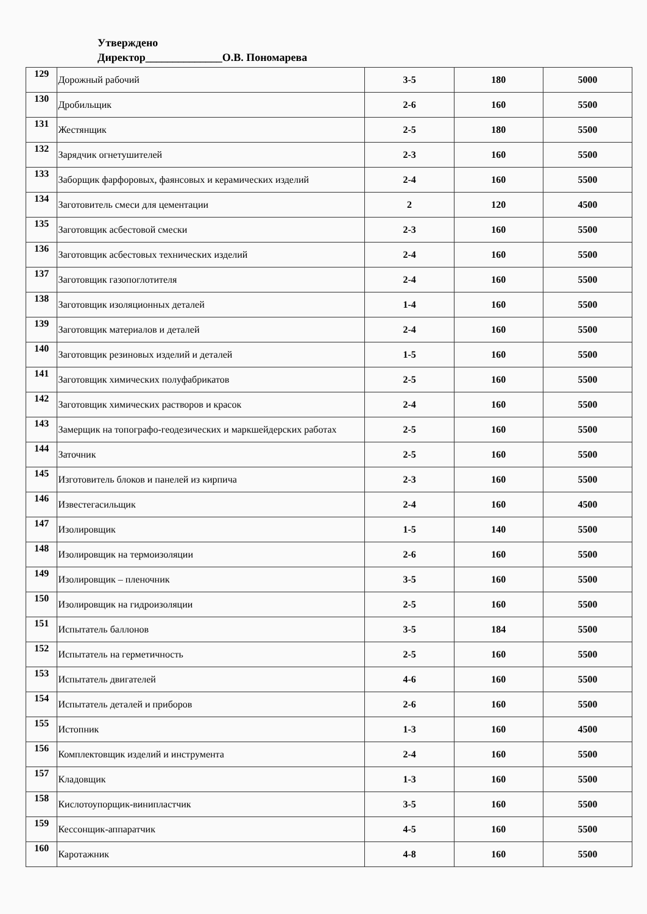Утверждено
Директор______________О.В. Пономарева
| 129 | Дорожный рабочий | 3-5 | 180 | 5000 |
| 130 | Дробильщик | 2-6 | 160 | 5500 |
| 131 | Жестянщик | 2-5 | 180 | 5500 |
| 132 | Зарядчик огнетушителей | 2-3 | 160 | 5500 |
| 133 | Заборщик фарфоровых, фаянсовых и керамических изделий | 2-4 | 160 | 5500 |
| 134 | Заготовитель смеси для цементации | 2 | 120 | 4500 |
| 135 | Заготовщик асбестовой смески | 2-3 | 160 | 5500 |
| 136 | Заготовщик асбестовых технических изделий | 2-4 | 160 | 5500 |
| 137 | Заготовщик газопоглотителя | 2-4 | 160 | 5500 |
| 138 | Заготовщик изоляционных деталей | 1-4 | 160 | 5500 |
| 139 | Заготовщик материалов и деталей | 2-4 | 160 | 5500 |
| 140 | Заготовщик резиновых изделий и деталей | 1-5 | 160 | 5500 |
| 141 | Заготовщик химических полуфабрикатов | 2-5 | 160 | 5500 |
| 142 | Заготовщик химических растворов и красок | 2-4 | 160 | 5500 |
| 143 | Замерщик на топографо-геодезических и маркшейдерских работах | 2-5 | 160 | 5500 |
| 144 | Заточник | 2-5 | 160 | 5500 |
| 145 | Изготовитель блоков и панелей из кирпича | 2-3 | 160 | 5500 |
| 146 | Известегасильщик | 2-4 | 160 | 4500 |
| 147 | Изолировщик | 1-5 | 140 | 5500 |
| 148 | Изолировщик на термоизоляции | 2-6 | 160 | 5500 |
| 149 | Изолировщик – пленочник | 3-5 | 160 | 5500 |
| 150 | Изолировщик на гидроизоляции | 2-5 | 160 | 5500 |
| 151 | Испытатель баллонов | 3-5 | 184 | 5500 |
| 152 | Испытатель на герметичность | 2-5 | 160 | 5500 |
| 153 | Испытатель двигателей | 4-6 | 160 | 5500 |
| 154 | Испытатель деталей и приборов | 2-6 | 160 | 5500 |
| 155 | Истопник | 1-3 | 160 | 4500 |
| 156 | Комплектовщик изделий и инструмента | 2-4 | 160 | 5500 |
| 157 | Кладовщик | 1-3 | 160 | 5500 |
| 158 | Кислотоупорщик-винипластчик | 3-5 | 160 | 5500 |
| 159 | Кессонщик-аппаратчик | 4-5 | 160 | 5500 |
| 160 | Каротажник | 4-8 | 160 | 5500 |